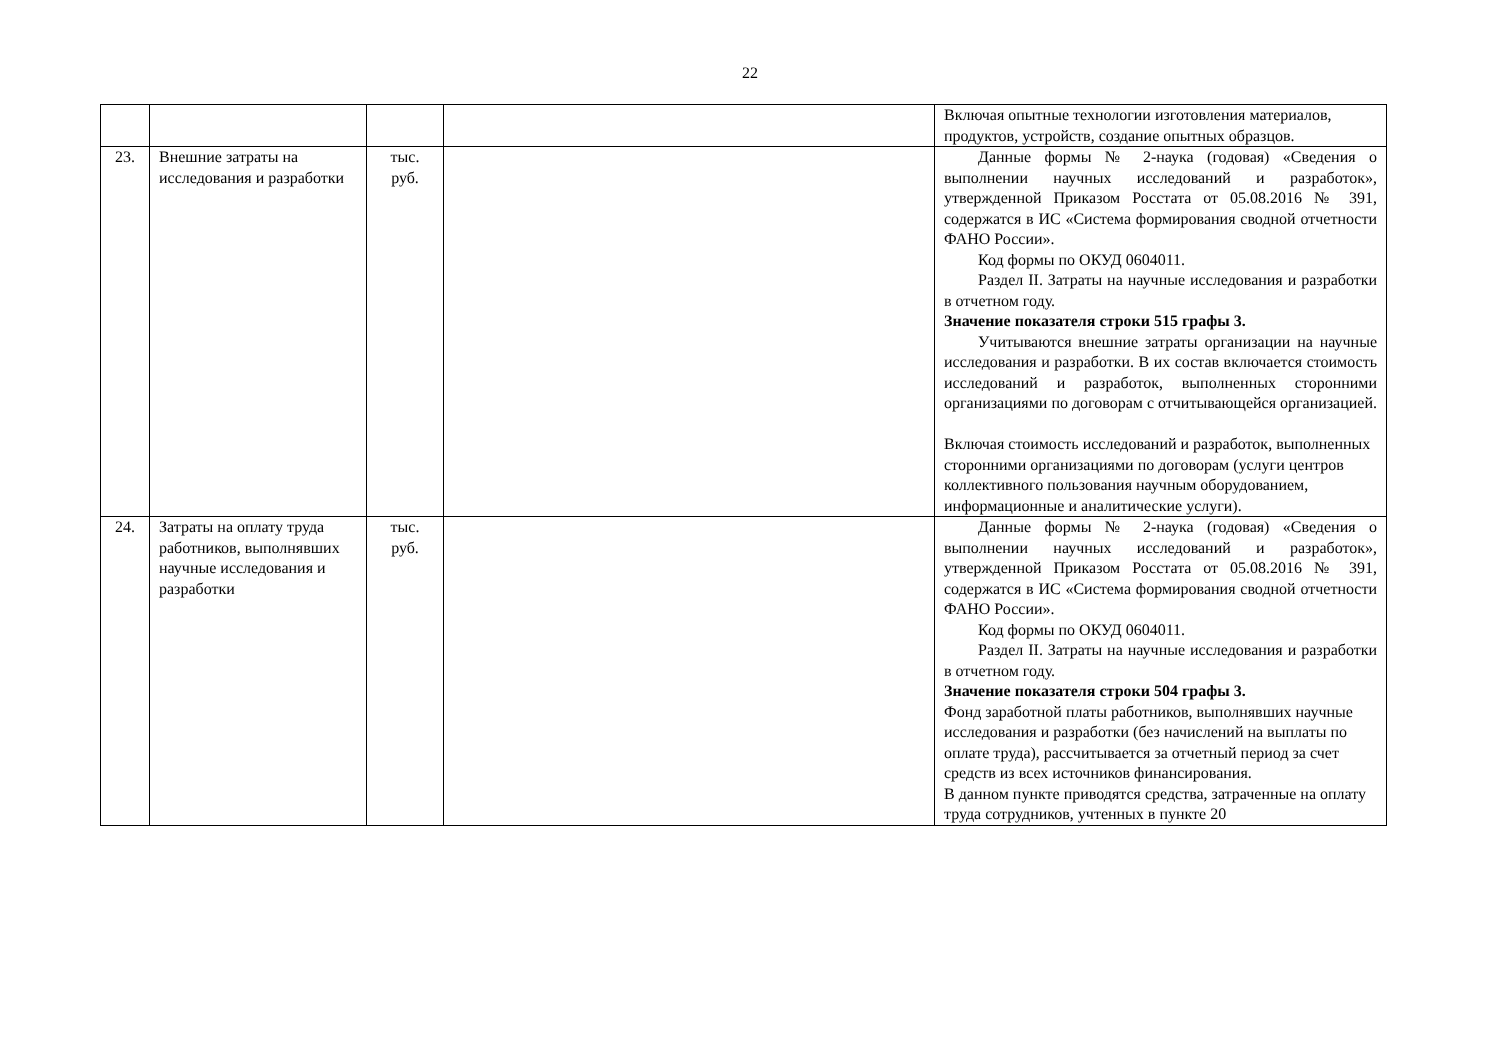22
| | | | | Включая опытные технологии изготовления материалов, продуктов, устройств, создание опытных образцов. |
| 23. | Внешние затраты на исследования и разработки | тыс. руб. | | Данные формы № 2-наука (годовая) «Сведения о выполнении научных исследований и разработок», утвержденной Приказом Росстата от 05.08.2016 № 391, содержатся в ИС «Система формирования сводной отчетности ФАНО России». Код формы по ОКУД 0604011. Раздел II. Затраты на научные исследования и разработки в отчетном году. Значение показателя строки 515 графы 3. Учитываются внешние затраты организации на научные исследования и разработки. В их состав включается стоимость исследований и разработок, выполненных сторонними организациями по договорам с отчитывающейся организацией. Включая стоимость исследований и разработок, выполненных сторонними организациями по договорам (услуги центров коллективного пользования научным оборудованием, информационные и аналитические услуги). |
| 24. | Затраты на оплату труда работников, выполнявших научные исследования и разработки | тыс. руб. | | Данные формы № 2-наука (годовая) «Сведения о выполнении научных исследований и разработок», утвержденной Приказом Росстата от 05.08.2016 № 391, содержатся в ИС «Система формирования сводной отчетности ФАНО России». Код формы по ОКУД 0604011. Раздел II. Затраты на научные исследования и разработки в отчетном году. Значение показателя строки 504 графы 3. Фонд заработной платы работников, выполнявших научные исследования и разработки (без начислений на выплаты по оплате труда), рассчитывается за отчетный период за счет средств из всех источников финансирования. В данном пункте приводятся средства, затраченные на оплату труда сотрудников, учтенных в пункте 20 |